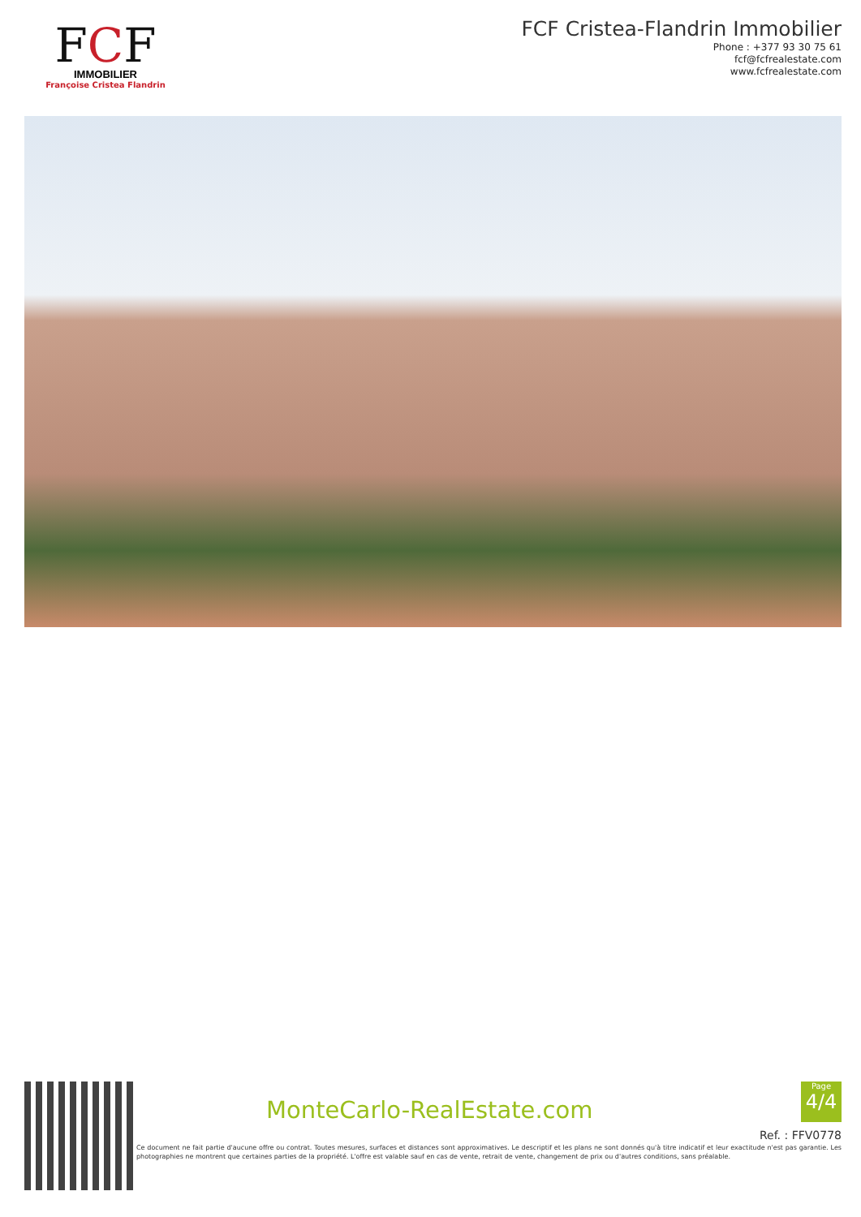FCF
IMMOBILIER
Françoise Cristea Flandrin
FCF Cristea-Flandrin Immobilier
Phone : +377 93 30 75 61
fcf@fcfrealestate.com
www.fcfrealestate.com
MonteCarlo-RealEstate.com
Page
4/4
Ref. : FFV0778
Ce document ne fait partie d'aucune offre ou contrat. Toutes mesures, surfaces et distances sont approximatives. Le descriptif et les plans ne sont donnés qu'à titre indicatif et leur exactitude n'est pas garantie. Les photographies ne montrent que certaines parties de la propriété. L'offre est valable sauf en cas de vente, retrait de vente, changement de prix ou d'autres conditions, sans préalable.